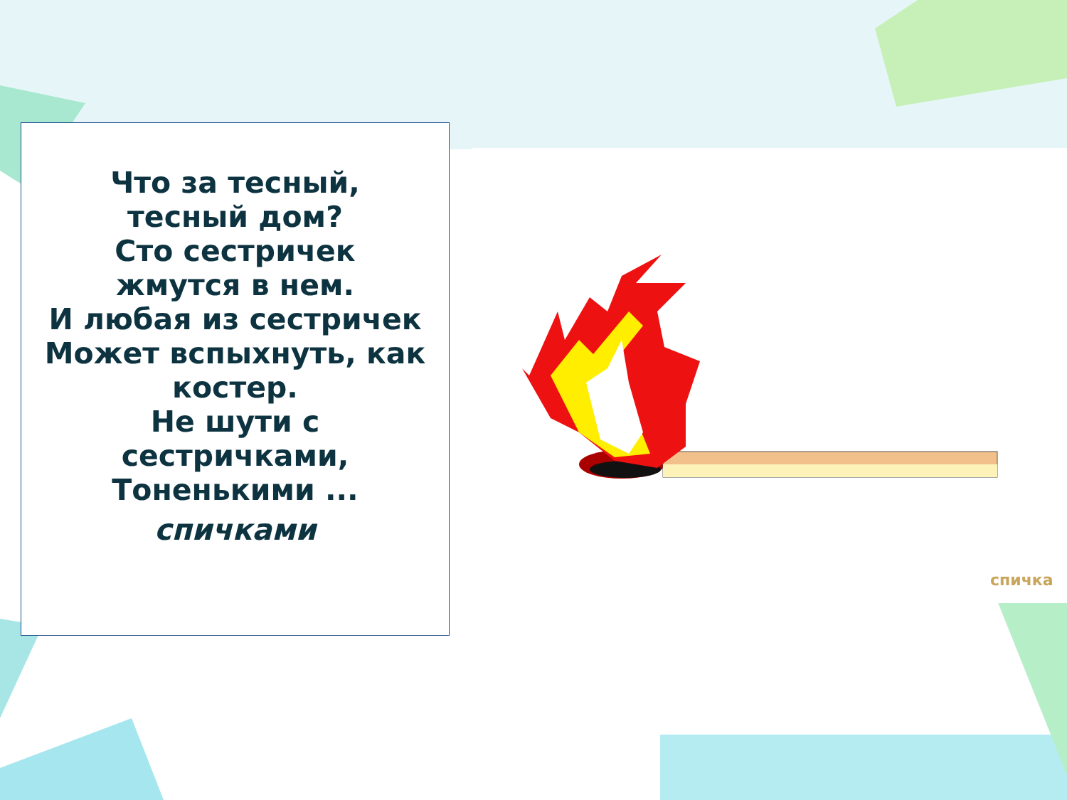Что за тесный,
тесный дом?
Сто сестричек
жмутся в нем.
И любая из сестричек
Может вспыхнуть, как
костер.
Не шути с
сестричками,
Тоненькими ...
спичками
спичка